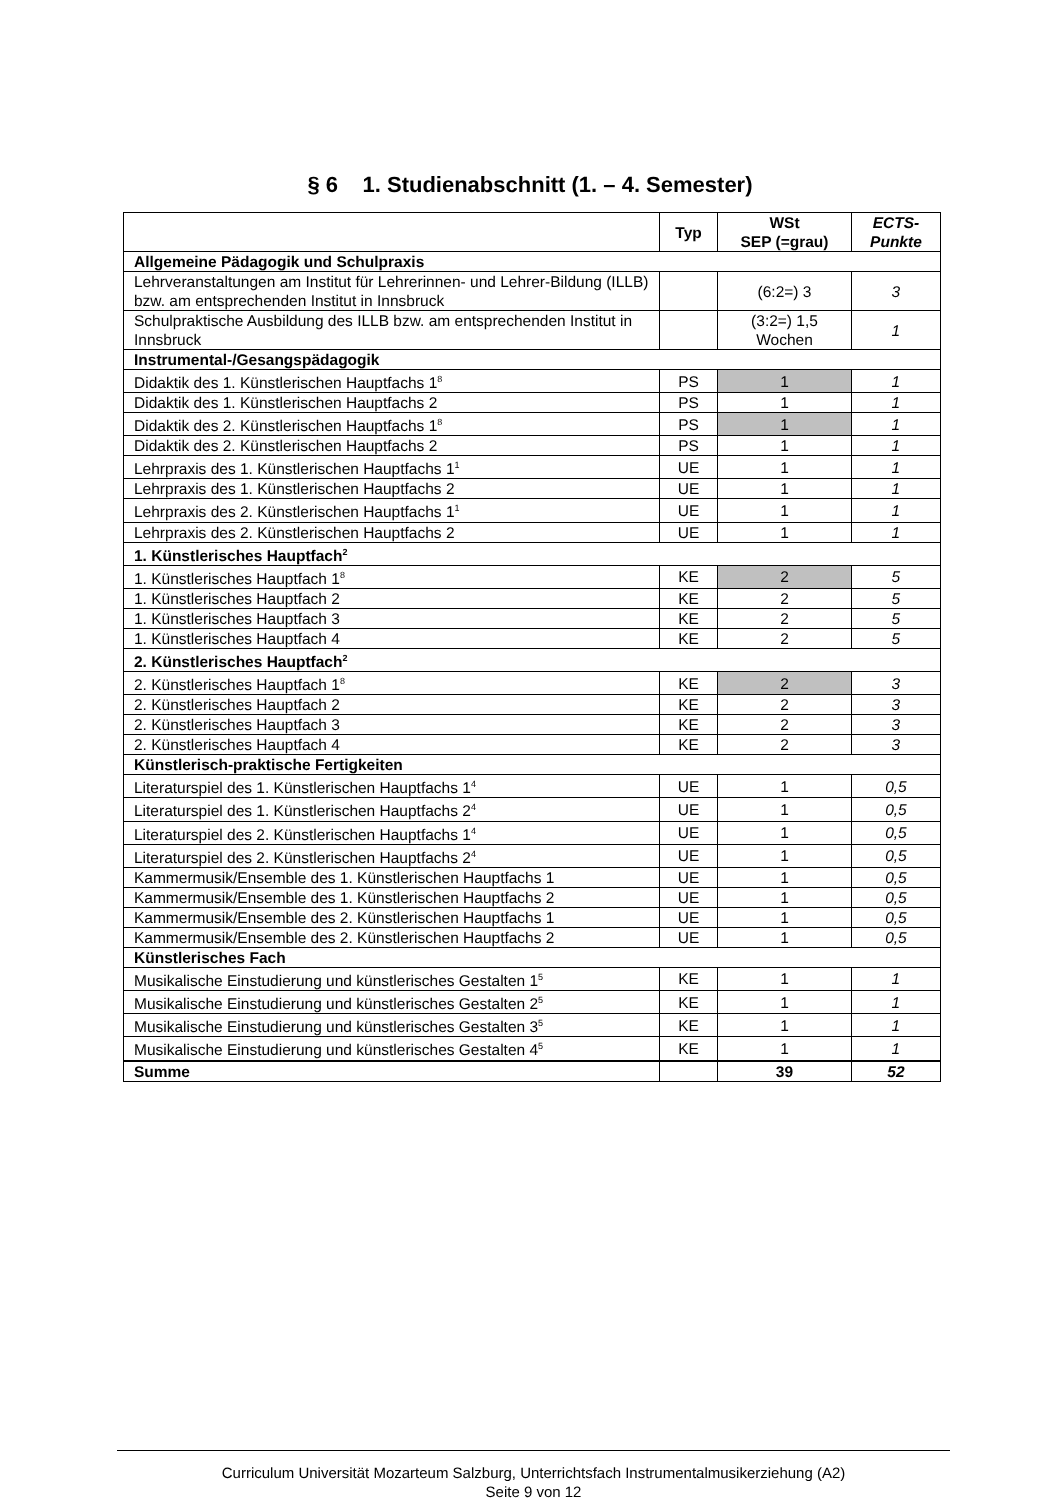§ 6 1. Studienabschnitt (1. – 4. Semester)
| | Typ | WSt SEP (=grau) | ECTS- Punkte |
| --- | --- | --- | --- |
| Allgemeine Pädagogik und Schulpraxis | | | |
| Lehrveranstaltungen am Institut für Lehrerinnen- und Lehrer-Bildung (ILLB) bzw. am entsprechenden Institut in Innsbruck | | (6:2=) 3 | 3 |
| Schulpraktische Ausbildung des ILLB bzw. am entsprechenden Institut in Innsbruck | | (3:2=) 1,5 Wochen | 1 |
| Instrumental-/Gesangspädagogik | | | |
| Didaktik des 1. Künstlerischen Hauptfachs 1<sup>8</sup> | PS | 1 | 1 |
| Didaktik des 1. Künstlerischen Hauptfachs 2 | PS | 1 | 1 |
| Didaktik des 2. Künstlerischen Hauptfachs 1<sup>8</sup> | PS | 1 | 1 |
| Didaktik des 2. Künstlerischen Hauptfachs 2 | PS | 1 | 1 |
| Lehrpraxis des 1. Künstlerischen Hauptfachs 1<sup>1</sup> | UE | 1 | 1 |
| Lehrpraxis des 1. Künstlerischen Hauptfachs 2 | UE | 1 | 1 |
| Lehrpraxis des 2. Künstlerischen Hauptfachs 1<sup>1</sup> | UE | 1 | 1 |
| Lehrpraxis des 2. Künstlerischen Hauptfachs 2 | UE | 1 | 1 |
| 1. Künstlerisches Hauptfach<sup>2</sup> | | | |
| 1. Künstlerisches Hauptfach 1<sup>8</sup> | KE | 2 | 5 |
| 1. Künstlerisches Hauptfach 2 | KE | 2 | 5 |
| 1. Künstlerisches Hauptfach 3 | KE | 2 | 5 |
| 1. Künstlerisches Hauptfach 4 | KE | 2 | 5 |
| 2. Künstlerisches Hauptfach<sup>2</sup> | | | |
| 2. Künstlerisches Hauptfach 1<sup>8</sup> | KE | 2 | 3 |
| 2. Künstlerisches Hauptfach 2 | KE | 2 | 3 |
| 2. Künstlerisches Hauptfach 3 | KE | 2 | 3 |
| 2. Künstlerisches Hauptfach 4 | KE | 2 | 3 |
| Künstlerisch-praktische Fertigkeiten | | | |
| Literaturspiel des 1. Künstlerischen Hauptfachs 1<sup>4</sup> | UE | 1 | 0,5 |
| Literaturspiel des 1. Künstlerischen Hauptfachs 2<sup>4</sup> | UE | 1 | 0,5 |
| Literaturspiel des 2. Künstlerischen Hauptfachs 1<sup>4</sup> | UE | 1 | 0,5 |
| Literaturspiel des 2. Künstlerischen Hauptfachs 2<sup>4</sup> | UE | 1 | 0,5 |
| Kammermusik/Ensemble des 1. Künstlerischen Hauptfachs 1 | UE | 1 | 0,5 |
| Kammermusik/Ensemble des 1. Künstlerischen Hauptfachs 2 | UE | 1 | 0,5 |
| Kammermusik/Ensemble des 2. Künstlerischen Hauptfachs 1 | UE | 1 | 0,5 |
| Kammermusik/Ensemble des 2. Künstlerischen Hauptfachs 2 | UE | 1 | 0,5 |
| Künstlerisches Fach | | | |
| Musikalische Einstudierung und künstlerisches Gestalten 1<sup>5</sup> | KE | 1 | 1 |
| Musikalische Einstudierung und künstlerisches Gestalten 2<sup>5</sup> | KE | 1 | 1 |
| Musikalische Einstudierung und künstlerisches Gestalten 3<sup>5</sup> | KE | 1 | 1 |
| Musikalische Einstudierung und künstlerisches Gestalten 4<sup>5</sup> | KE | 1 | 1 |
| Summe | | 39 | 52 |
Curriculum Universität Mozarteum Salzburg, Unterrichtsfach Instrumentalmusikerziehung (A2)
Seite 9 von 12